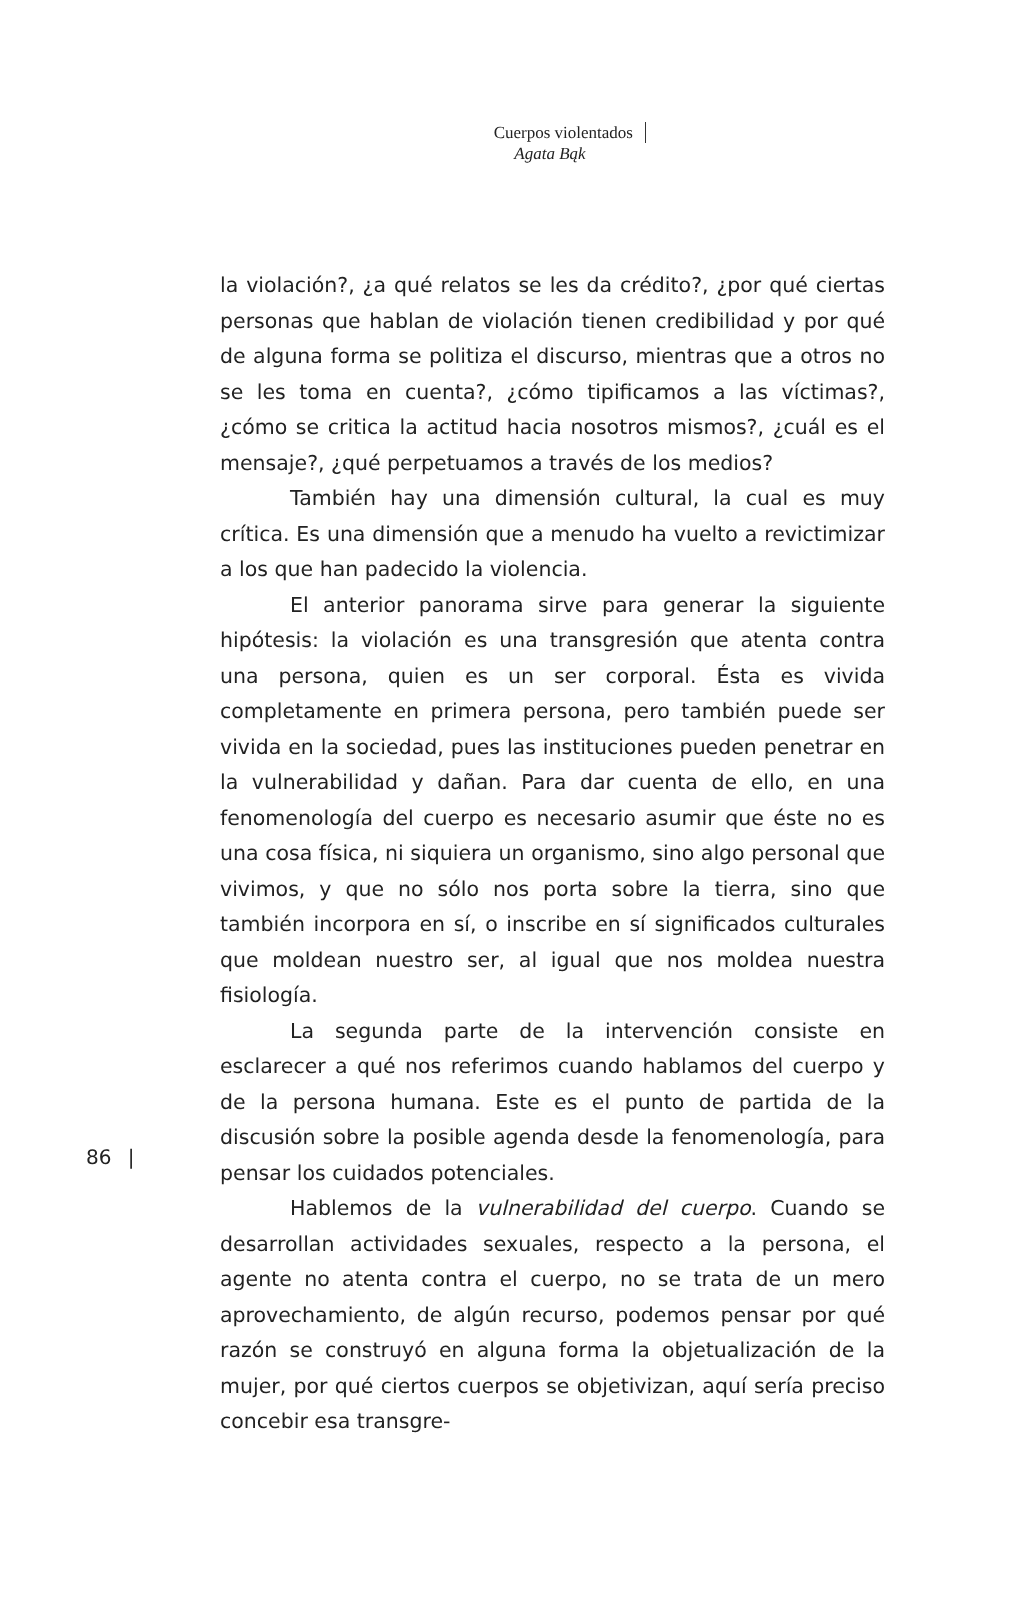Cuerpos violentados
Agata Bąk
la violación?, ¿a qué relatos se les da crédito?, ¿por qué ciertas personas que hablan de violación tienen credibilidad y por qué de alguna forma se politiza el discurso, mientras que a otros no se les toma en cuenta?, ¿cómo tipificamos a las víctimas?, ¿cómo se critica la actitud hacia nosotros mismos?, ¿cuál es el mensaje?, ¿qué perpetuamos a través de los medios?
También hay una dimensión cultural, la cual es muy crítica. Es una dimensión que a menudo ha vuelto a revictimizar a los que han padecido la violencia.
El anterior panorama sirve para generar la siguiente hipótesis: la violación es una transgresión que atenta contra una persona, quien es un ser corporal. Ésta es vivida completamente en primera persona, pero también puede ser vivida en la sociedad, pues las instituciones pueden penetrar en la vulnerabilidad y dañan. Para dar cuenta de ello, en una fenomenología del cuerpo es necesario asumir que éste no es una cosa física, ni siquiera un organismo, sino algo personal que vivimos, y que no sólo nos porta sobre la tierra, sino que también incorpora en sí, o inscribe en sí significados culturales que moldean nuestro ser, al igual que nos moldea nuestra fisiología.
La segunda parte de la intervención consiste en esclarecer a qué nos referimos cuando hablamos del cuerpo y de la persona humana. Este es el punto de partida de la discusión sobre la posible agenda desde la fenomenología, para pensar los cuidados potenciales.
Hablemos de la vulnerabilidad del cuerpo. Cuando se desarrollan actividades sexuales, respecto a la persona, el agente no atenta contra el cuerpo, no se trata de un mero aprovechamiento, de algún recurso, podemos pensar por qué razón se construyó en alguna forma la objetualización de la mujer, por qué ciertos cuerpos se objetivizan, aquí sería preciso concebir esa transgre-
86 |